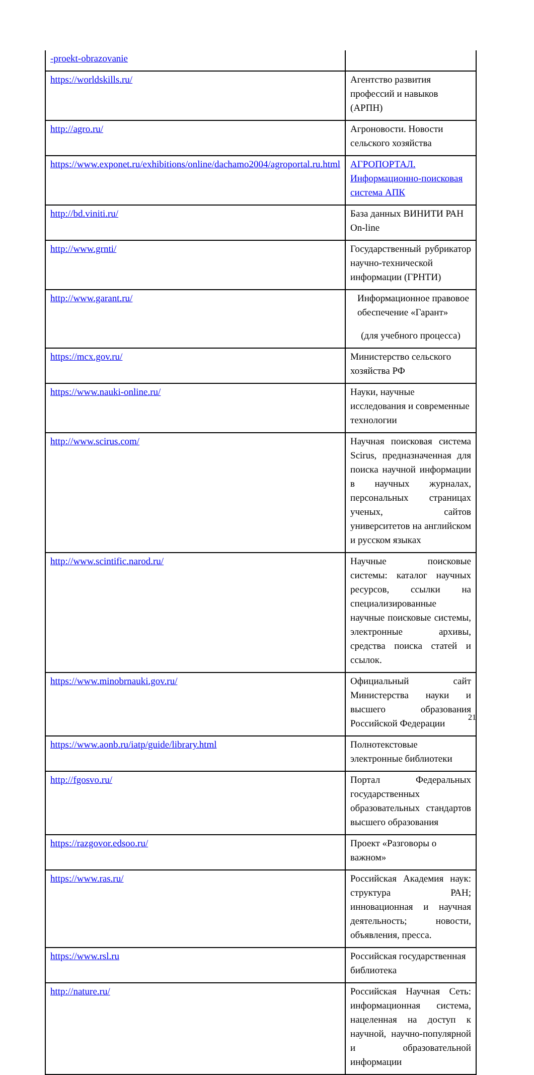| -proekt-obrazovanie | |
| https://worldskills.ru/ | Агентство развития профессий и навыков (АРПН) |
| http://agro.ru/ | Агроновости. Новости сельского хозяйства |
| https://www.exponet.ru/exhibitions/online/dachamo2004/agroportal.ru.html | АГРОПОРТАЛ. Информационно-поисковая система АПК |
| http://bd.viniti.ru/ | База данных ВИНИТИ РАН On-line |
| http://www.grnti/ | Государственный рубрикатор научно-технической информации (ГРНТИ) |
| http://www.garant.ru/ | Информационное правовое обеспечение «Гарант» (для учебного процесса) |
| https://mcx.gov.ru/ | Министерство сельского хозяйства РФ |
| https://www.nauki-online.ru/ | Науки, научные исследования и современные технологии |
| http://www.scirus.com/ | Научная поисковая система Scirus, предназначенная для поиска научной информации в научных журналах, персональных страницах ученых, сайтов университетов на английском и русском языках |
| http://www.scintific.narod.ru/ | Научные поисковые системы: каталог научных ресурсов, ссылки на специализированные научные поисковые системы, электронные архивы, средства поиска статей и ссылок. |
| https://www.minobrnauki.gov.ru/ | Официальный сайт Министерства науки и высшего образования Российской Федерации |
| https://www.aonb.ru/iatp/guide/library.html | Полнотекстовые электронные библиотеки |
| http://fgosvo.ru/ | Портал Федеральных государственных образовательных стандартов высшего образования |
| https://razgovor.edsoo.ru/ | Проект «Разговоры о важном» |
| https://www.ras.ru/ | Российская Академия наук: структура РАН; инновационная и научная деятельность; новости, объявления, пресса. |
| https://www.rsl.ru | Российская государственная библиотека |
| http://nature.ru/ | Российская Научная Сеть: информационная система, нацеленная на доступ к научной, научно-популярной и образовательной информации |
21